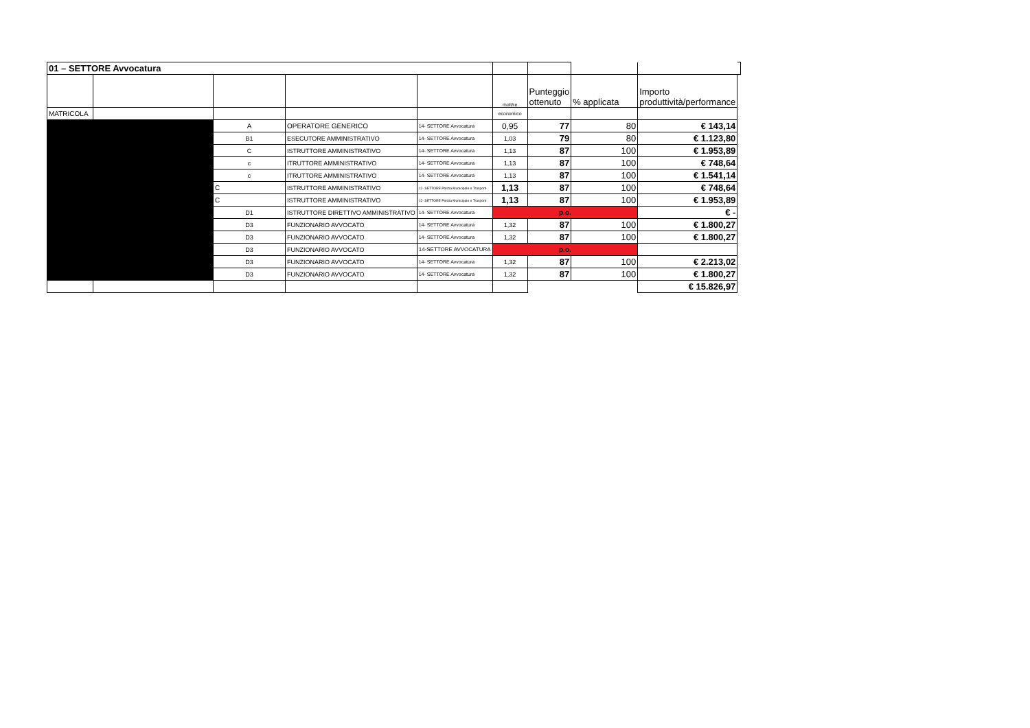| 01 – SETTORE Avvocatura | | | | | | | | | |
| | | | | | molt/re | Punteggio ottenuto | % applicata | Importo produttività/performance | |
| MATRICOLA | | | | | economico | | | | |
| | | A | OPERATORE GENERICO | 14- SETTORE Avvocatura | 0,95 | 77 | 80 | € 143,14 | |
| | | B1 | ESECUTORE AMMINISTRATIVO | 14- SETTORE Avvocatura | 1,03 | 79 | 80 | € 1.123,80 | |
| | | C | ISTRUTTORE AMMINISTRATIVO | 14- SETTORE Avvocatura | 1,13 | 87 | 100 | € 1.953,89 | |
| | | c | ITRUTTORE AMMINISTRATIVO | 14- SETTORE Avvocatura | 1,13 | 87 | 100 | € 748,64 | |
| | | c | ITRUTTORE AMMINISTRATIVO | 14- SETTORE Avvocatura | 1,13 | 87 | 100 | € 1.541,14 | |
| | | C | ISTRUTTORE AMMINISTRATIVO | 12- SETTORE Polizia Municipale e Trasporti | 1,13 | 87 | 100 | € 748,64 | |
| | | C | ISTRUTTORE AMMINISTRATIVO | 12- SETTORE Polizia Municipale e Trasporti | 1,13 | 87 | 100 | € 1.953,89 | |
| | | D1 | ISTRUTTORE DIRETTIVO AMMINISTRATIVO | 14- SETTORE Avvocatura | p.o. | | | € - | |
| | | D3 | FUNZIONARIO AVVOCATO | 14- SETTORE Avvocatura | 1,32 | 87 | 100 | € 1.800,27 | |
| | | D3 | FUNZIONARIO AVVOCATO | 14- SETTORE Avvocatura | 1,32 | 87 | 100 | € 1.800,27 | |
| | | D3 | FUNZIONARIO AVVOCATO | 14-SETTORE AVVOCATURA | p.o. | | | | |
| | | D3 | FUNZIONARIO AVVOCATO | 14- SETTORE Avvocatura | 1,32 | 87 | 100 | € 2.213,02 | |
| | | D3 | FUNZIONARIO AVVOCATO | 14- SETTORE Avvocatura | 1,32 | 87 | 100 | € 1.800,27 | |
| | | | | | | | | € 15.826,97 | |